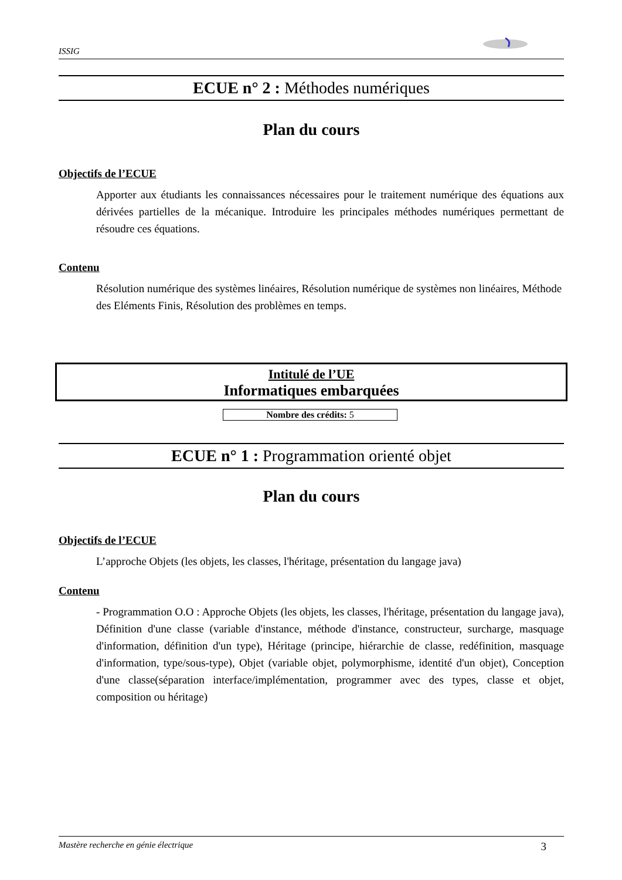ISSIG
ECUE n° 2 : Méthodes numériques
Plan du cours
Objectifs de l’ECUE
Apporter aux étudiants les connaissances nécessaires pour le traitement numérique des équations aux dérivées partielles de la mécanique. Introduire les principales méthodes numériques permettant de résoudre ces équations.
Contenu
Résolution numérique des systèmes linéaires, Résolution numérique de systèmes non linéaires, Méthode des Eléments Finis, Résolution des problèmes en temps.
Intitulé de l’UE
Informatiques embarquées
Nombre des crédits: 5
ECUE n° 1 : Programmation orienté objet
Plan du cours
Objectifs de l’ECUE
L’approche Objets (les objets, les classes, l'héritage, présentation du langage java)
Contenu
- Programmation O.O : Approche Objets (les objets, les classes, l'héritage, présentation du langage java), Définition d'une classe (variable d'instance, méthode d'instance, constructeur, surcharge, masquage d'information, définition d'un type), Héritage (principe, hiérarchie de classe, redéfinition, masquage d'information, type/sous-type), Objet (variable objet, polymorphisme, identité d'un objet), Conception d'une classe(séparation interface/implémentation, programmer avec des types, classe et objet, composition ou héritage)
Mastère recherche en génie électrique 3